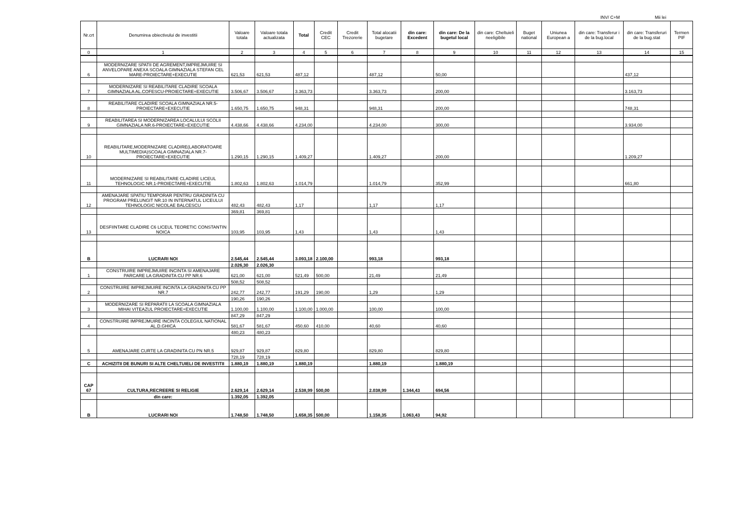INV/ C+M Mii lei
| Nr.crt | Denumirea obiectivului de investitii | Valoare totala | Valoare totala actualizata | Total | Credit CEC | Credit Trezorerie | Total alocatii bugetare | din care: Excedent | din care: De la bugetul local | din care: Cheltuieli neeligibile | Buget national | Uniunea European a | din care: Transferur i de la bug.local | din care: Transferuri de la bug.stat | Termen PIF |
| --- | --- | --- | --- | --- | --- | --- | --- | --- | --- | --- | --- | --- | --- | --- | --- |
| 0 | 1 | 2 | 3 | 4 | 5 | 6 | 7 | 8 | 9 | 10 | 11 | 12 | 13 | 14 | 15 |
| 6 | MODERNIZARE SPATII DE AGREMENT,IMPREJMUIRE SI ANVELOPARE ANEXA SCOALA GIMNAZIALA STEFAN CEL MARE-PROIECTARE+EXECUTIE | 621,53 | 621,53 | 487,12 | | | 487,12 | | 50,00 | | | | | 437,12 | |
| 7 | MODERNIZARE SI REABILITARE CLADIRE SCOALA GIMNAZIALA AL.COFESCU-PROIECTARE+EXECUTIE | 3.506,67 | 3.506,67 | 3.363,73 | | | 3.363,73 | | 200,00 | | | | | 3.163,73 | |
| 8 | REABILITARE CLADIRE SCOALA GIMNAZIALA NR.5-PROIECTARE+EXECUTIE | 1.650,75 | 1.650,75 | 948,31 | | | 948,31 | | 200,00 | | | | | 748,31 | |
| 9 | REABILITAREA SI MODERNIZAREA LOCALULUI SCOLII GIMNAZIALA NR.6-PROIECTARE+EXECUTIE | 4.438,66 | 4.438,66 | 4.234,00 | | | 4.234,00 | | 300,00 | | | | | 3.934,00 | |
| 10 | REABILITARE,MODERNIZARE CLADIRE(LABORATOARE MULTIMEDIA)SCOALA GIMNAZIALA NR.7-PROIECTARE+EXECUTIE | 1.290,15 | 1.290,15 | 1.409,27 | | | 1.409,27 | | 200,00 | | | | | 1.209,27 | |
| 11 | MODERNIZARE SI REABILITARE CLADIRE LICEUL TEHNOLOGIC NR.1-PROIECTARE+EXECUTIE | 1.802,63 | 1.802,63 | 1.014,79 | | | 1.014,79 | | 352,99 | | | | | 661,80 | |
| 12 | AMENAJARE SPATIU TEMPORAR PENTRU GRADINITA CU PROGRAM PRELUNGIT NR.10 IN INTERNATUL LICEULUI TEHNOLOGIC NICOLAE BALCESCU | 482,43 | 482,43 | 1,17 | | | 1,17 | | 1,17 | | | | | | |
| | | 369,81 | 369,81 | | | | | | | | | | | | |
| 13 | DESFIINTARE CLADIRE C6 LICEUL TEORETIC CONSTANTIN NOICA | 103,95 | 103,95 | 1,43 | | | 1,43 | | 1,43 | | | | | | |
| B | LUCRARI NOI | 2.545,44 | 2.545,44 | 3.093,18 | 2.100,00 | | 993,18 | | 993,18 | | | | | | |
| | | 2.026,30 | 2.026,30 | | | | | | | | | | | | |
| 1 | CONSTRUIRE IMPREJMUIRE INCINTA SI AMENAJARE PARCARE LA GRADINITA CU PP NR.6 | 621,00 | 621,00 | 521,49 | 500,00 | | 21,49 | | 21,49 | | | | | | |
| | | 508,52 | 508,52 | | | | | | | | | | | | |
| 2 | CONSTRUIRE IMPREJMUIRE INCINTA LA GRADINITA CU PP NR.7 | 242,77 | 242,77 | 191,29 | 190,00 | | 1,29 | | 1,29 | | | | | | |
| | | 190,26 | 190,26 | | | | | | | | | | | | |
| 3 | MODERNIZARE SI REPARATII LA SCOALA GIMNAZIALA MIHAI VITEAZUL PROIECTARE+EXECUTIE | 1.100,00 | 1.100,00 | 1.100,00 | 1.000,00 | | 100,00 | | 100,00 | | | | | | |
| | | 847,29 | 847,29 | | | | | | | | | | | | |
| 4 | CONSTRUIRE IMPREJMUIRE INCINTA COLEGIUL NATIONAL AL.D.GHICA | 581,67 | 581,67 | 450,60 | 410,00 | | 40,60 | | 40,60 | | | | | | |
| | | 480,23 | 480,23 | | | | | | | | | | | | |
| 5 | AMENAJARE CURTE LA GRADINITA CU PN NR.5 | 929,87 | 929,87 | 829,80 | | | 829,80 | | 829,80 | | | | | | |
| | | 728,19 | 728,19 | | | | | | | | | | | | |
| C | ACHIZITII DE BUNURI SI ALTE CHELTUIELI DE INVESTITII | 1.880,19 | 1.880,19 | 1.880,19 | | | 1.880,19 | | 1.880,19 | | | | | | |
| CAP 67 | CULTURA,RECREERE SI RELIGIE | 2.629,14 | 2.629,14 | 2.538,99 | 500,00 | | 2.038,99 | 1.344,43 | 694,56 | | | | | | |
| | din care: | 1.392,05 | 1.392,05 | | | | | | | | | | | | |
| B | LUCRARI NOI | 1.748,50 | 1.748,50 | 1.658,35 | 500,00 | | 1.158,35 | 1.063,43 | 94,92 | | | | | | |